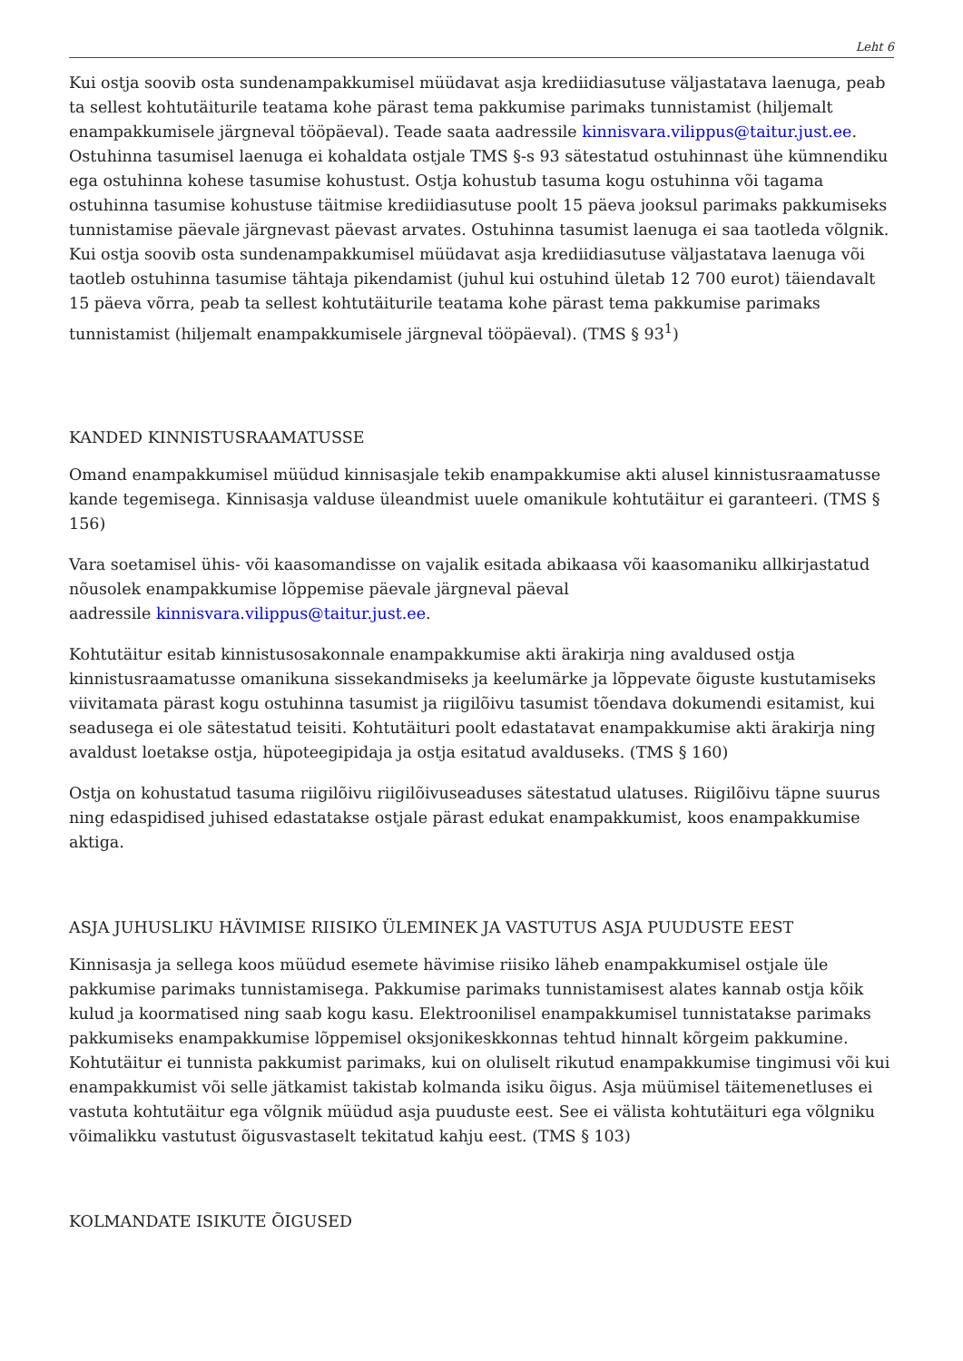Leht 6
Kui ostja soovib osta sundenampakkumisel müüdavat asja krediidiasutuse väljastatava laenuga, peab ta sellest kohtutäiturile teatama kohe pärast tema pakkumise parimaks tunnistamist (hiljemalt enampakkumisele järgneval tööpäeval). Teade saata aadressile kinnisvara.vilippus@taitur.just.ee. Ostuhinna tasumisel laenuga ei kohaldata ostjale TMS §-s 93 sätestatud ostuhinnast ühe kümnendiku ega ostuhinna kohese tasumise kohustust. Ostja kohustub tasuma kogu ostuhinna või tagama ostuhinna tasumise kohustuse täitmise krediidiasutuse poolt 15 päeva jooksul parimaks pakkumiseks tunnistamise päevale järgnevast päevast arvates. Ostuhinna tasumist laenuga ei saa taotleda võlgnik. Kui ostja soovib osta sundenampakkumisel müüdavat asja krediidiasutuse väljastatava laenuga või taotleb ostuhinna tasumise tähtaja pikendamist (juhul kui ostuhind ületab 12 700 eurot) täiendavalt 15 päeva võrra, peab ta sellest kohtutäiturile teatama kohe pärast tema pakkumise parimaks tunnistamist (hiljemalt enampakkumisele järgneval tööpäeval). (TMS § 93<sup>1</sup>)
KANDED KINNISTUSRAAMATUSSE
Omand enampakkumisel müüdud kinnisasjale tekib enampakkumise akti alusel kinnistusraamatusse kande tegemisega. Kinnisasja valduse üleandmist uuele omanikule kohtutäitur ei garanteeri. (TMS § 156)
Vara soetamisel ühis- või kaasomandisse on vajalik esitada abikaasa või kaasomaniku allkirjastatud nõusolek enampakkumise lõppemise päevale järgneval päeval
aadressile kinnisvara.vilippus@taitur.just.ee.
Kohtutäitur esitab kinnistusosakonnale enampakkumise akti ärakirja ning avaldused ostja kinnistusraamatusse omanikuna sissekandmiseks ja keelumärke ja lõppevate õiguste kustutamiseks viivitamata pärast kogu ostuhinna tasumist ja riigilõivu tasumist tõendava dokumendi esitamist, kui seadusega ei ole sätestatud teisiti. Kohtutäituri poolt edastatavat enampakkumise akti ärakirja ning avaldust loetakse ostja, hüpoteegipidaja ja ostja esitatud avalduseks. (TMS § 160)
Ostja on kohustatud tasuma riigilõivu riigilõivuseaduses sätestatud ulatuses. Riigilõivu täpne suurus ning edaspidised juhised edastatakse ostjale pärast edukat enampakkumist, koos enampakkumise aktiga.
ASJA JUHUSLIKU HÄVIMISE RIISIKO ÜLEMINEK JA VASTUTUS ASJA PUUDUSTE EEST
Kinnisasja ja sellega koos müüdud esemete hävimise riisiko läheb enampakkumisel ostjale üle pakkumise parimaks tunnistamisega. Pakkumise parimaks tunnistamisest alates kannab ostja kõik kulud ja koormatised ning saab kogu kasu. Elektroonilisel enampakkumisel tunnistatakse parimaks pakkumiseks enampakkumise lõppemisel oksjonikeskkonnas tehtud hinnalt kõrgeim pakkumine. Kohtutäitur ei tunnista pakkumist parimaks, kui on oluliselt rikutud enampakkumise tingimusi või kui enampakkumist või selle jätkamist takistab kolmanda isiku õigus. Asja müümisel täitemenetluses ei vastuta kohtutäitur ega võlgnik müüdud asja puuduste eest. See ei välista kohtutäituri ega võlgniku võimalikku vastutust õigusvastaselt tekitatud kahju eest. (TMS § 103)
KOLMANDATE ISIKUTE ÕIGUSED